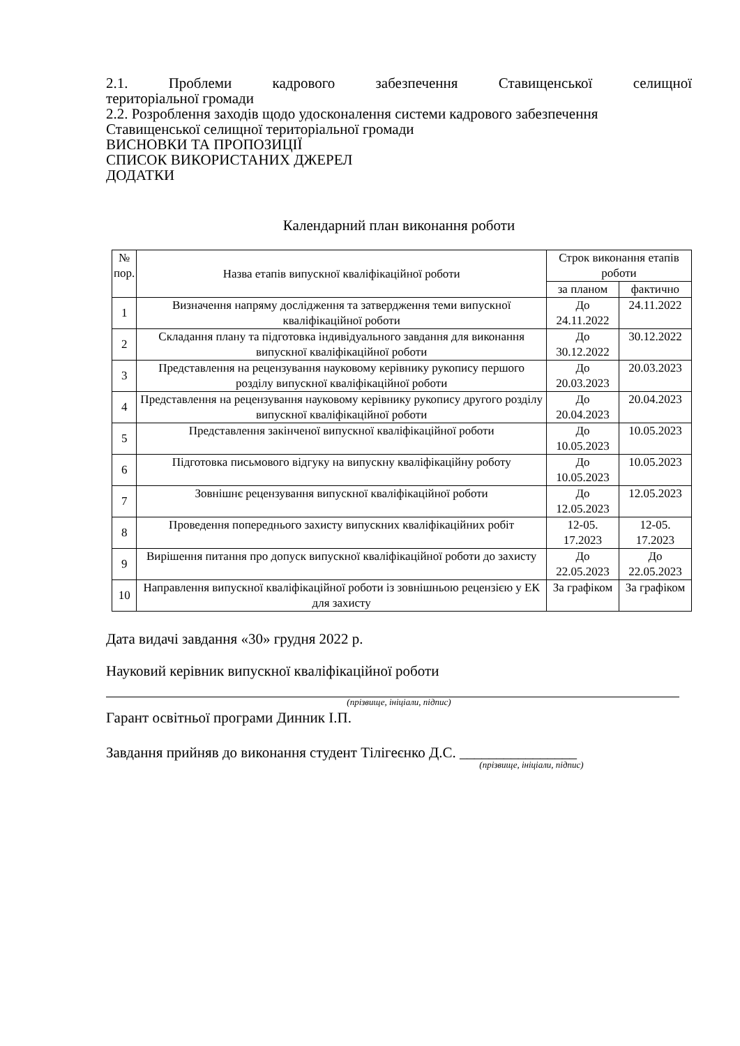2.1. Проблеми кадрового забезпечення Ставищенської селищної
територіальної громади
2.2. Розроблення заходів щодо удосконалення системи кадрового забезпечення Ставищенської селищної територіальної громади
ВИСНОВКИ ТА ПРОПОЗИЦІЇ
СПИСОК ВИКОРИСТАНИХ ДЖЕРЕЛ
ДОДАТКИ
Календарний план виконання роботи
| № пор. | Назва етапів випускної кваліфікаційної роботи | Строк виконання етапів роботи | |
| --- | --- | --- | --- |
| | | за планом | фактично |
| 1 | Визначення напряму дослідження та затвердження теми випускної кваліфікаційної роботи | До 24.11.2022 | 24.11.2022 |
| 2 | Складання плану та підготовка індивідуального завдання для виконання випускної кваліфікаційної роботи | До 30.12.2022 | 30.12.2022 |
| 3 | Представлення на рецензування науковому керівнику рукопису першого розділу випускної кваліфікаційної роботи | До 20.03.2023 | 20.03.2023 |
| 4 | Представлення на рецензування науковому керівнику рукопису другого розділу випускної кваліфікаційної роботи | До 20.04.2023 | 20.04.2023 |
| 5 | Представлення закінченої випускної кваліфікаційної роботи | До 10.05.2023 | 10.05.2023 |
| 6 | Підготовка письмового відгуку на випускну кваліфікаційну роботу | До 10.05.2023 | 10.05.2023 |
| 7 | Зовнішнє рецензування випускної кваліфікаційної роботи | До 12.05.2023 | 12.05.2023 |
| 8 | Проведення попереднього захисту випускних кваліфікаційних робіт | 12-05. 17.2023 | 12-05. 17.2023 |
| 9 | Вирішення питання про допуск випускної кваліфікаційної роботи до захисту | До 22.05.2023 | До 22.05.2023 |
| 10 | Направлення випускної кваліфікаційної роботи із зовнішньою рецензією у ЕК для захисту | За графіком | За графіком |
Дата видачі завдання «30» грудня 2022 р.
Науковий керівник випускної кваліфікаційної роботи
(прізвище, ініціали, підпис)
Гарант освітньої програми Динник І.П.
Завдання прийняв до виконання студент Тілігеєнко Д.С. ________________
(прізвище, ініціали, підпис)